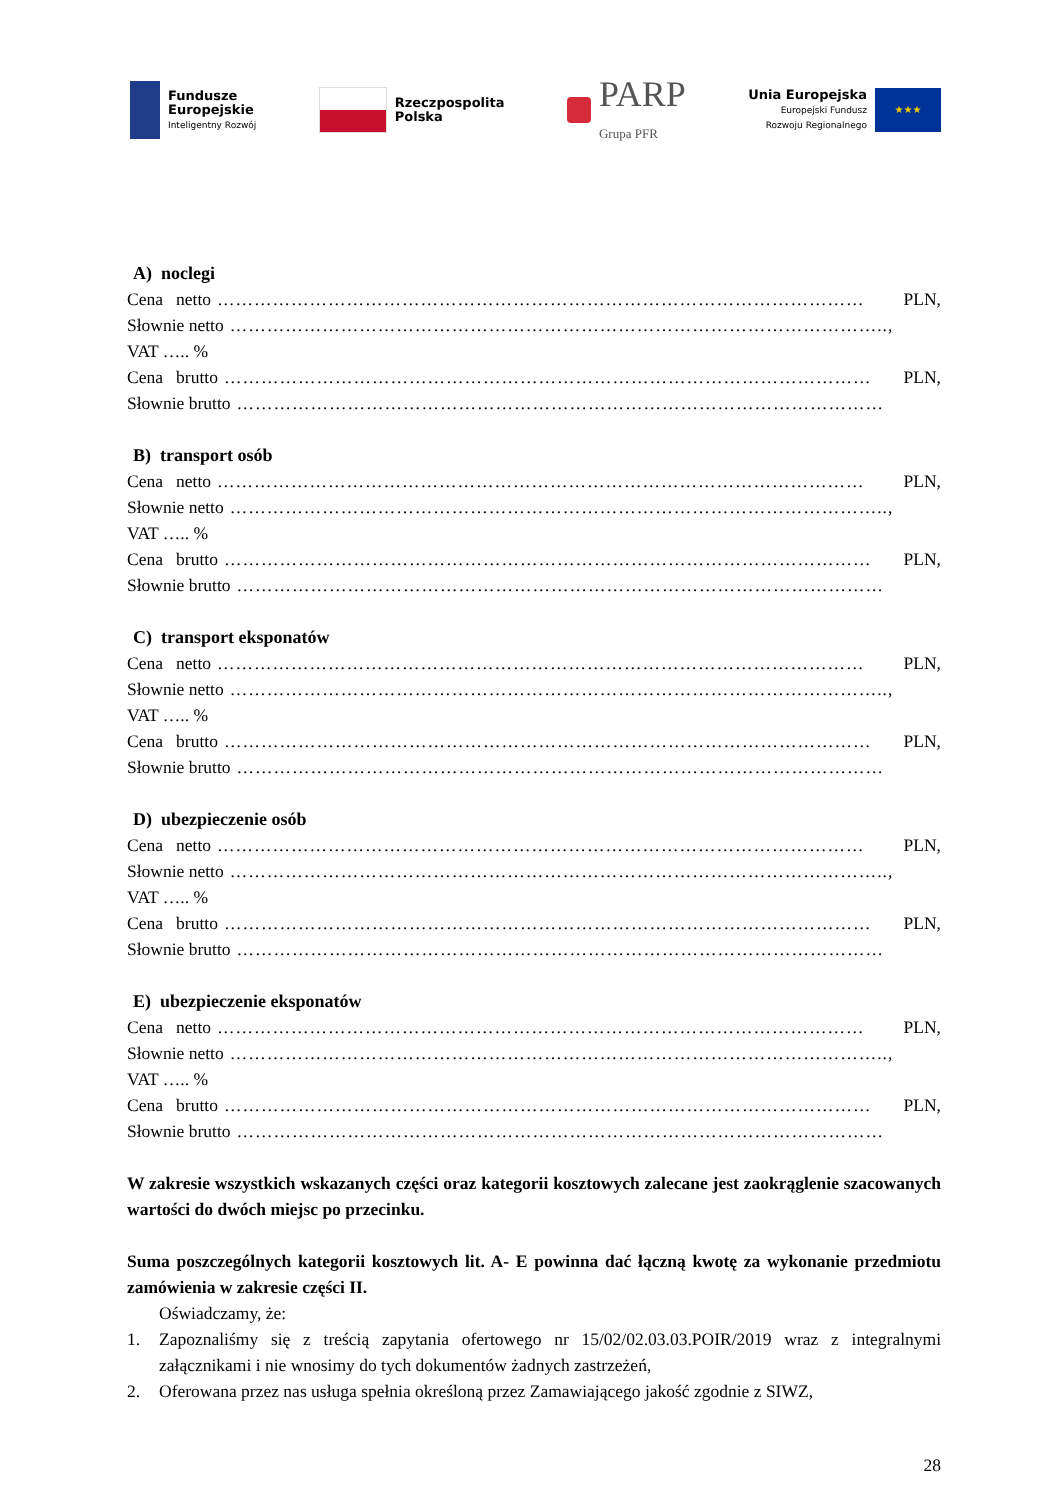Fundusze
Europejskie
Inteligentny Rozwój
Rzeczpospolita
Polska
PARP
Grupa PFR
Unia Europejska
Europejski Fundusz
Rozwoju Regionalnego
★★★
A) noclegi
Cena netto …………………………………………………………………………………………… PLN,
Słownie netto ……………………………………………………………………………………………..,
VAT ….. %
Cena brutto …………………………………………………………………………………………… PLN,
Słownie brutto ……………………………………………………………………………………………
B) transport osób
Cena netto …………………………………………………………………………………………… PLN,
Słownie netto ……………………………………………………………………………………………..,
VAT ….. %
Cena brutto …………………………………………………………………………………………… PLN,
Słownie brutto ……………………………………………………………………………………………
C) transport eksponatów
Cena netto …………………………………………………………………………………………… PLN,
Słownie netto ……………………………………………………………………………………………..,
VAT ….. %
Cena brutto …………………………………………………………………………………………… PLN,
Słownie brutto ……………………………………………………………………………………………
D) ubezpieczenie osób
Cena netto …………………………………………………………………………………………… PLN,
Słownie netto ……………………………………………………………………………………………..,
VAT ….. %
Cena brutto …………………………………………………………………………………………… PLN,
Słownie brutto ……………………………………………………………………………………………
E) ubezpieczenie eksponatów
Cena netto …………………………………………………………………………………………… PLN,
Słownie netto ……………………………………………………………………………………………..,
VAT ….. %
Cena brutto …………………………………………………………………………………………… PLN,
Słownie brutto ……………………………………………………………………………………………
W zakresie wszystkich wskazanych części oraz kategorii kosztowych zalecane jest zaokrąglenie szacowanych wartości do dwóch miejsc po przecinku.
Suma poszczególnych kategorii kosztowych lit. A- E powinna dać łączną kwotę za wykonanie przedmiotu zamówienia w zakresie części II.
Oświadczamy, że:
1. Zapoznaliśmy się z treścią zapytania ofertowego nr 15/02/02.03.03.POIR/2019 wraz z integralnymi załącznikami i nie wnosimy do tych dokumentów żadnych zastrzeżeń,
2. Oferowana przez nas usługa spełnia określoną przez Zamawiającego jakość zgodnie z SIWZ,
28